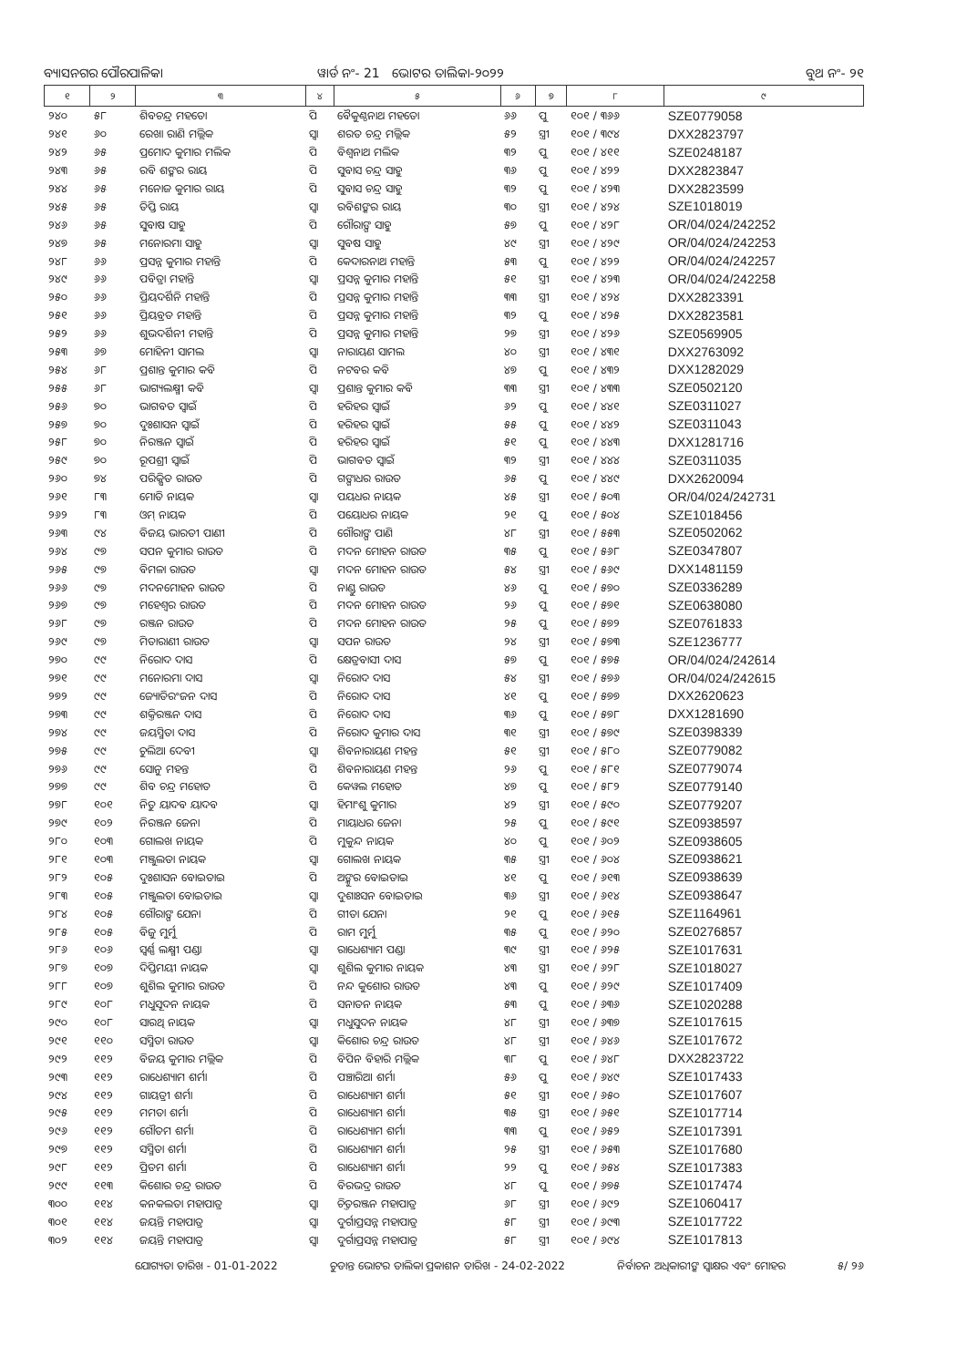ବ୍ୟାସନଗର ପୌରପାଳିକା ୱାର୍ଡ ନଂ- 21 ଭୋଟର ତାଲିକା-୨୦୨୨
ବୁଥ ନଂ- ୨୧
| ୧ | ୨ | ୩ | ୪ | ୫ | ୬ | ୭ | ୮ | ୯ |
| --- | --- | --- | --- | --- | --- | --- | --- | --- |
| ୨୪୦ | ୫୮ | ଶିବଚନ୍ଦ୍ର ମହତୋ | ପି | ବୈକୁଣ୍ଠନାଥ ମହତୋ | ୬୬ | ପୁ | ୧୦୧ / ୩୬୬ | SZE0779058 |
| ୨୪୧ | ୬୦ | ରେଖା ରାଣି ମଲ୍ଲିକ | ସ୍ୱା | ଶରତ ଚନ୍ଦ୍ର ମଲ୍ଲିକ | ୫୨ | ସ୍ତ୍ରୀ | ୧୦୧ / ୩୯୪ | DXX2823797 |
| ୨୪୨ | ୬୫ | ପ୍ରମୋଦ କୁମାର ମଲିକ | ପି | ବିଶ୍ୱନାଥ ମଲିକ | ୩୨ | ପୁ | ୧୦୧ / ୪୧୧ | SZE0248187 |
| ୨୪୩ | ୬୫ | ରବି ଶଙ୍କର ରାୟ | ପି | ସୁବାସ ଚନ୍ଦ୍ର ସାହୁ | ୩୬ | ପୁ | ୧୦୧ / ୪୨୨ | DXX2823847 |
| ୨୪୪ | ୬୫ | ମନୋଜ କୁମାର ରାୟ | ପି | ସୁବାସ ଚନ୍ଦ୍ର ସାହୁ | ୩୨ | ପୁ | ୧୦୧ / ୪୨୩ | DXX2823599 |
| ୨୪୫ | ୬୫ | ତିପ୍ତି ରାୟ | ସ୍ୱା | ରବିଶଙ୍କର ରାୟ | ୩୦ | ସ୍ତ୍ରୀ | ୧୦୧ / ୪୨୪ | SZE1018019 |
| ୨୪୬ | ୬୫ | ସୁବାଷ ସାହୁ | ପି | ଗୌରାଙ୍ଗ ସାହୁ | ୫୭ | ପୁ | ୧୦୧ / ୪୨୮ | OR/04/024/242252 |
| ୨୪୭ | ୬୫ | ମନୋରମା ସାହୁ | ସ୍ୱା | ସୁବଷ ସାହୁ | ୪୯ | ସ୍ତ୍ରୀ | ୧୦୧ / ୪୨୯ | OR/04/024/242253 |
| ୨୪୮ | ୬୬ | ପ୍ରସନ୍ନ କୁମାର ମହାନ୍ତି | ପି | କେଦାରନାଥ ମହାନ୍ତି | ୫୩ | ପୁ | ୧୦୧ / ୪୨୨ | OR/04/024/242257 |
| ୨୪୯ | ୬୬ | ପବିତ୍ରା ମହାନ୍ତି | ସ୍ୱା | ପ୍ରସନ୍ନ କୁମାର ମହାନ୍ତି | ୫୧ | ସ୍ତ୍ରୀ | ୧୦୧ / ୪୨୩ | OR/04/024/242258 |
| ୨୫୦ | ୬୬ | ପ୍ରିୟଦର୍ଶିନି ମହାନ୍ତି | ପି | ପ୍ରସନ୍ନ କୁମାର ମହାନ୍ତି | ୩୩ | ସ୍ତ୍ରୀ | ୧୦୧ / ୪୨୪ | DXX2823391 |
| ୨୫୧ | ୬୬ | ପ୍ରିୟବ୍ରତ ମହାନ୍ତି | ପି | ପ୍ରସନ୍ନ କୁମାର ମହାନ୍ତି | ୩୨ | ପୁ | ୧୦୧ / ୪୨୫ | DXX2823581 |
| ୨୫୨ | ୬୬ | ଶୁଭଦର୍ଶିନୀ ମହାନ୍ତି | ପି | ପ୍ରସନ୍ନ କୁମାର ମହାନ୍ତି | ୨୭ | ସ୍ତ୍ରୀ | ୧୦୧ / ୪୨୬ | SZE0569905 |
| ୨୫୩ | ୬୭ | ମୋହିନୀ ସାମଲ | ସ୍ୱା | ନାରାୟଣ ସାମଲ | ୪୦ | ସ୍ତ୍ରୀ | ୧୦୧ / ୪୩୧ | DXX2763092 |
| ୨୫୪ | ୬୮ | ପ୍ରଶାନ୍ତ କୁମାର କବି | ପି | ନଟବର କବି | ୪୭ | ପୁ | ୧୦୧ / ୪୩୨ | DXX1282029 |
| ୨୫୫ | ୬୮ | ଭାଗ୍ୟଲକ୍ଷ୍ମୀ କବି | ସ୍ୱା | ପ୍ରଶାନ୍ତ କୁମାର କବି | ୩୩ | ସ୍ତ୍ରୀ | ୧୦୧ / ୪୩୩ | SZE0502120 |
| ୨୫୬ | ୭୦ | ଭାଗବତ ସ୍ୱାଇଁ | ପି | ହରିହର ସ୍ୱାଇଁ | ୬୨ | ପୁ | ୧୦୧ / ୪୪୧ | SZE0311027 |
| ୨୫୭ | ୭୦ | ଦୁଃଶାସନ ସ୍ୱାଇଁ | ପି | ହରିହର ସ୍ୱାଇଁ | ୫୫ | ପୁ | ୧୦୧ / ୪୪୨ | SZE0311043 |
| ୨୫୮ | ୭୦ | ନିରଞ୍ଜନ ସ୍ୱାଇଁ | ପି | ହରିହର ସ୍ୱାଇଁ | ୫୧ | ପୁ | ୧୦୧ / ୪୪୩ | DXX1281716 |
| ୨୫୯ | ୭୦ | ରୂପଶ୍ରୀ ସ୍ୱାଇଁ | ପି | ଭାଗବତ ସ୍ୱାଇଁ | ୩୨ | ସ୍ତ୍ରୀ | ୧୦୧ / ୪୪୪ | SZE0311035 |
| ୨୬୦ | ୭୪ | ପରିକ୍ଷିତ ରାଉତ | ପି | ଗଙ୍ଗାଧର ରାଉତ | ୬୫ | ପୁ | ୧୦୧ / ୪୪୯ | DXX2620094 |
| ୨୬୧ | ୮୩ | ମୋତି ନାୟକ | ସ୍ୱା | ପୟଧର ନାୟକ | ୪୫ | ସ୍ତ୍ରୀ | ୧୦୧ / ୫୦୩ | OR/04/024/242731 |
| ୨୬୨ | ୮୩ | ଓମ୍ ନାୟକ | ପି | ପୟୋଧର ନାୟକ | ୨୧ | ପୁ | ୧୦୧ / ୫୦୪ | SZE1018456 |
| ୨୬୩ | ୯୪ | ବିଜୟ ଭାରତୀ ପାଣୀ | ପି | ଗୌରାଙ୍ଗ ପାଣି | ୪୮ | ସ୍ତ୍ରୀ | ୧୦୧ / ୫୫୩ | SZE0502062 |
| ୨୬୪ | ୯୭ | ସପନ କୁମାର ରାଉତ | ପି | ମଦନ ମୋହନ ରାଉତ | ୩୫ | ପୁ | ୧୦୧ / ୫୬୮ | SZE0347807 |
| ୨୬୫ | ୯୭ | ବିମଳା ରାଉତ | ସ୍ୱା | ମଦନ ମୋହନ ରାଉତ | ୫୪ | ସ୍ତ୍ରୀ | ୧୦୧ / ୫୬୯ | DXX1481159 |
| ୨୬୬ | ୯୭ | ମଦନମୋହନ ରାଉତ | ପି | ନାଣ୍ଡୁ ରାଉତ | ୪୬ | ପୁ | ୧୦୧ / ୫୭୦ | SZE0336289 |
| ୨୬୭ | ୯୭ | ମହେଶ୍ୱର ରାଉତ | ପି | ମଦନ ମୋହନ ରାଉତ | ୨୬ | ପୁ | ୧୦୧ / ୫୭୧ | SZE0638080 |
| ୨୬୮ | ୯୭ | ରଞ୍ଜନ ରାଉତ | ପି | ମଦନ ମୋହନ ରାଉତ | ୨୫ | ପୁ | ୧୦୧ / ୫୭୨ | SZE0761833 |
| ୨୬୯ | ୯୭ | ମିତାରାଣୀ ରାଉତ | ସ୍ୱା | ସପନ ରାଉତ | ୨୪ | ସ୍ତ୍ରୀ | ୧୦୧ / ୫୭୩ | SZE1236777 |
| ୨୭୦ | ୯୯ | ନିରୋଦ ଦାସ | ପି | କ୍ଷେତ୍ରବାସୀ ଦାସ | ୫୭ | ପୁ | ୧୦୧ / ୫୭୫ | OR/04/024/242614 |
| ୨୭୧ | ୯୯ | ମନୋରମା ଦାସ | ସ୍ୱା | ନିରୋଦ ଦାସ | ୫୪ | ସ୍ତ୍ରୀ | ୧୦୧ / ୫୭୬ | OR/04/024/242615 |
| ୨୭୨ | ୯୯ | ଜ୍ୟୋତିରଂଜନ ଦାସ | ପି | ନିରୋଦ ଦାସ | ୪୧ | ପୁ | ୧୦୧ / ୫୭୭ | DXX2620623 |
| ୨୭୩ | ୯୯ | ଶକ୍ତିରଞ୍ଜନ ଦାସ | ପି | ନିରୋଦ ଦାସ | ୩୬ | ପୁ | ୧୦୧ / ୫୭୮ | DXX1281690 |
| ୨୭୪ | ୯୯ | ଜୟସ୍ମିତା ଦାସ | ପି | ନିରୋଦ କୁମାର ଦାସ | ୩୧ | ସ୍ତ୍ରୀ | ୧୦୧ / ୫୭୯ | SZE0398339 |
| ୨୭୫ | ୯୯ | ଚୁଲିଆ ଦେବୀ | ସ୍ୱା | ଶିବନାରାୟଣ ମହନ୍ତ | ୫୧ | ସ୍ତ୍ରୀ | ୧୦୧ / ୫୮୦ | SZE0779082 |
| ୨୭୬ | ୯୯ | ସୋନୁ ମହନ୍ତ | ପି | ଶିବନାରାୟଣ ମହନ୍ତ | ୨୬ | ପୁ | ୧୦୧ / ୫୮୧ | SZE0779074 |
| ୨୭୭ | ୯୯ | ଶିବ ଚନ୍ଦ୍ର ମହୋତ | ପି | କେୱଲ ମହୋତ | ୪୭ | ପୁ | ୧୦୧ / ୫୮୨ | SZE0779140 |
| ୨୭୮ | ୧୦୧ | ନିତୁ ୟାଦବ ୟାଦବ | ସ୍ୱା | ହିମାଂଶୁ କୁମାର | ୪୨ | ସ୍ତ୍ରୀ | ୧୦୧ / ୫୯୦ | SZE0779207 |
| ୨୭୯ | ୧୦୨ | ନିରଞ୍ଜନ ଜେନା | ପି | ମାୟାଧର ଜେନା | ୨୫ | ପୁ | ୧୦୧ / ୫୯୧ | SZE0938597 |
| ୨୮୦ | ୧୦୩ | ଗୋଲଖ ନାୟକ | ପି | ମୁକୁନ୍ଦ ନାୟକ | ୪୦ | ପୁ | ୧୦୧ / ୬୦୨ | SZE0938605 |
| ୨୮୧ | ୧୦୩ | ମଞ୍ଜୁଲତା ନାୟକ | ସ୍ୱା | ଗୋଲଖ ନାୟକ | ୩୫ | ସ୍ତ୍ରୀ | ୧୦୧ / ୬୦୪ | SZE0938621 |
| ୨୮୨ | ୧୦୫ | ଦୁଃଶାସନ ବୋଇତାଇ | ପି | ଅଙ୍କୁର ବୋଇତାଇ | ୪୧ | ପୁ | ୧୦୧ / ୬୧୩ | SZE0938639 |
| ୨୮୩ | ୧୦୫ | ମଞ୍ଜୁଲତା ବୋଇତାଇ | ସ୍ୱା | ଦୁଶାଃସନ ବୋଇତାଇ | ୩୬ | ସ୍ତ୍ରୀ | ୧୦୧ / ୬୧୪ | SZE0938647 |
| ୨୮୪ | ୧୦୫ | ଗୌରାଙ୍ଗ ଯେନା | ପି | ଗୀତା ଯେନା | ୨୧ | ପୁ | ୧୦୧ / ୬୧୫ | SZE1164961 |
| ୨୮୫ | ୧୦୫ | ବିଜୁ ମୁର୍ମୁ | ପି | ରାମ ମୁର୍ମୁ | ୩୫ | ପୁ | ୧୦୧ / ୬୨୦ | SZE0276857 |
| ୨୮୬ | ୧୦୬ | ସ୍ୱର୍ଣ୍ଣ ଲକ୍ଷ୍ମୀ ପଣ୍ଡା | ସ୍ୱା | ରାଧେଶ୍ୟାମ ପଣ୍ଡା | ୩୯ | ସ୍ତ୍ରୀ | ୧୦୧ / ୬୨୫ | SZE1017631 |
| ୨୮୭ | ୧୦୭ | ଦିପ୍ତିମୟୀ ନାୟକ | ସ୍ୱା | ଶୁଶିଲ କୁମାର ନାୟକ | ୪୩ | ସ୍ତ୍ରୀ | ୧୦୧ / ୬୨୮ | SZE1018027 |
| ୨୮୮ | ୧୦୭ | ଶୁଶିଲ କୁମାର ରାଉତ | ପି | ନନ୍ଦ କୁଶୋର ରାଉତ | ୪୩ | ପୁ | ୧୦୧ / ୬୨୯ | SZE1017409 |
| ୨୮୯ | ୧୦୮ | ମଧୁସୂଦନ ନାୟକ | ପି | ସନାତନ ନାୟକ | ୫୩ | ପୁ | ୧୦୧ / ୬୩୬ | SZE1020288 |
| ୨୯୦ | ୧୦୮ | ସାରଥି ନାୟକ | ସ୍ୱା | ମଧୁସୁଦନ ନାୟକ | ୪୮ | ସ୍ତ୍ରୀ | ୧୦୧ / ୬୩୭ | SZE1017615 |
| ୨୯୧ | ୧୧୦ | ସସ୍ମିତା ରାଉତ | ସ୍ୱା | କିଶୋର ଚନ୍ଦ୍ର ରାଉତ | ୪୮ | ସ୍ତ୍ରୀ | ୧୦୧ / ୬୪୬ | SZE1017672 |
| ୨୯୨ | ୧୧୨ | ବିଜୟ କୁମାର ମଲ୍ଲିକ | ପି | ବିପିନ ବିହାରି ମଲ୍ଲିକ | ୩୮ | ପୁ | ୧୦୧ / ୬୪୮ | DXX2823722 |
| ୨୯୩ | ୧୧୨ | ରାଧେଶ୍ୟାମ ଶର୍ମା | ପି | ପଞ୍ଚାରିଆ ଶର୍ମା | ୫୬ | ପୁ | ୧୦୧ / ୬୪୯ | SZE1017433 |
| ୨୯୪ | ୧୧୨ | ଗାୟତ୍ରୀ ଶର୍ମା | ପି | ରାଧେଶ୍ୟାମ ଶର୍ମା | ୫୧ | ସ୍ତ୍ରୀ | ୧୦୧ / ୬୫୦ | SZE1017607 |
| ୨୯୫ | ୧୧୨ | ମମତା ଶର୍ମା | ପି | ରାଧେଶ୍ୟାମ ଶର୍ମା | ୩୫ | ସ୍ତ୍ରୀ | ୧୦୧ / ୬୫୧ | SZE1017714 |
| ୨୯୬ | ୧୧୨ | ଗୌତମ ଶର୍ମା | ପି | ରାଧେଶ୍ୟାମ ଶର୍ମା | ୩୩ | ପୁ | ୧୦୧ / ୬୫୨ | SZE1017391 |
| ୨୯୭ | ୧୧୨ | ସସ୍ମିତା ଶର୍ମା | ପି | ରାଧେଶ୍ୟାମ ଶର୍ମା | ୨୫ | ସ୍ତ୍ରୀ | ୧୦୧ / ୬୫୩ | SZE1017680 |
| ୨୯୮ | ୧୧୨ | ପ୍ରିତମ ଶର୍ମା | ପି | ରାଧେଶ୍ୟାମ ଶର୍ମା | ୨୨ | ପୁ | ୧୦୧ / ୬୫୪ | SZE1017383 |
| ୨୯୯ | ୧୧୩ | କିଶୋର ଚନ୍ଦ୍ର ରାଉତ | ପି | ବିରଭଦ୍ର ରାଉତ | ୪୮ | ପୁ | ୧୦୧ / ୬୭୫ | SZE1017474 |
| ୩୦୦ | ୧୧୪ | କନକଲତା ମହାପାତ୍ର | ସ୍ୱା | ଚିତ୍ତରଞ୍ଜନ ମହାପାତ୍ର | ୬୮ | ସ୍ତ୍ରୀ | ୧୦୧ / ୬୯୨ | SZE1060417 |
| ୩୦୧ | ୧୧୪ | ଜୟନ୍ତି ମହାପାତ୍ର | ସ୍ୱା | ଦୁର୍ଗାପ୍ରସନ୍ନ ମହାପାତ୍ର | ୫୮ | ସ୍ତ୍ରୀ | ୧୦୧ / ୬୯୩ | SZE1017722 |
| ୩୦୨ | ୧୧୪ | ଜୟନ୍ତି ମହାପାତ୍ର | ସ୍ୱା | ଦୁର୍ଗାପ୍ରସନ୍ନ ମହାପାତ୍ର | ୫୮ | ସ୍ତ୍ରୀ | ୧୦୧ / ୬୯୪ | SZE1017813 |
ଯୋଗ୍ୟତା ତାରିଖ - 01-01-2022 ଚୁଡାନ୍ତ ଭୋଟର ତାଲିକା ପ୍ରକାଶନ ତାରିଖ - 24-02-2022 ନିର୍ବାଚନ ଅଧିକାରୀଙ୍କ ସ୍ୱାକ୍ଷର ଏବଂ ମୋହର ୫/ ୨୬